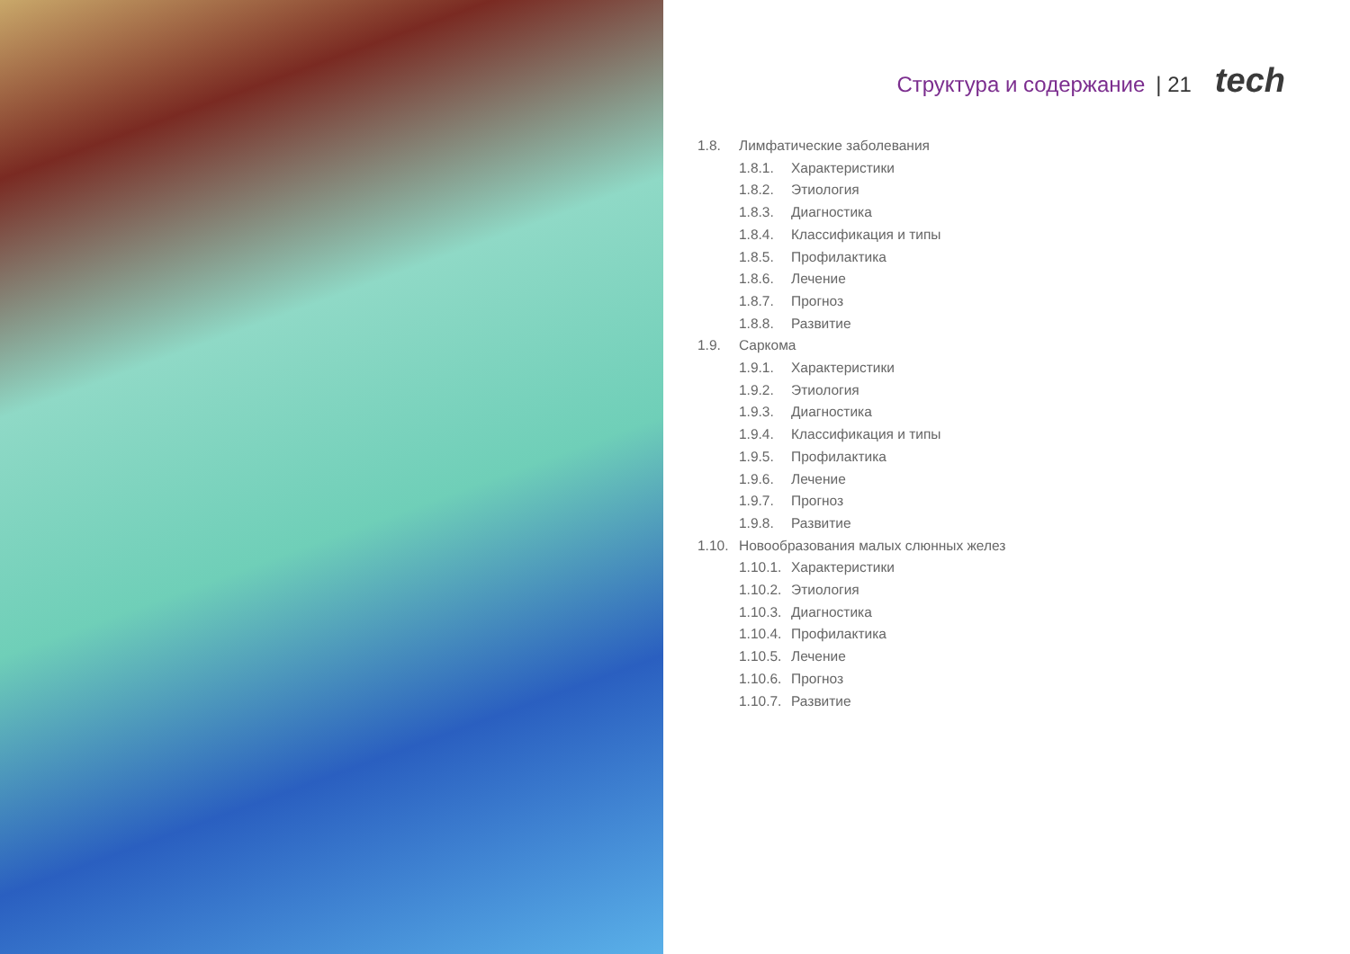Структура и содержание | 21 tech
1.8. Лимфатические заболевания
1.8.1. Характеристики
1.8.2. Этиология
1.8.3. Диагностика
1.8.4. Классификация и типы
1.8.5. Профилактика
1.8.6. Лечение
1.8.7. Прогноз
1.8.8. Развитие
1.9. Саркома
1.9.1. Характеристики
1.9.2. Этиология
1.9.3. Диагностика
1.9.4. Классификация и типы
1.9.5. Профилактика
1.9.6. Лечение
1.9.7. Прогноз
1.9.8. Развитие
1.10. Новообразования малых слюнных желез
1.10.1. Характеристики
1.10.2. Этиология
1.10.3. Диагностика
1.10.4. Профилактика
1.10.5. Лечение
1.10.6. Прогноз
1.10.7. Развитие